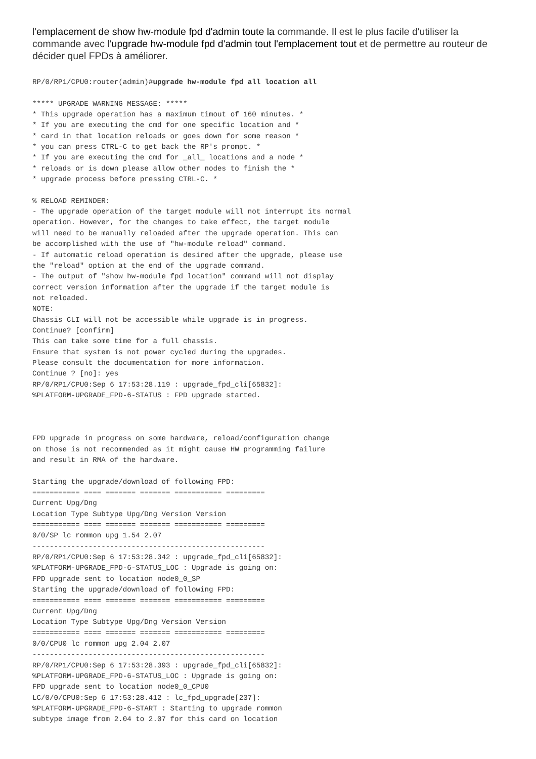l'emplacement de show hw-module fpd d'admin toute la commande. Il est le plus facile d'utiliser la commande avec l'upgrade hw-module fpd d'admin tout l'emplacement tout et de permettre au routeur de décider quel FPDs à améliorer.
RP/0/RP1/CPU0:router(admin)#upgrade hw-module fpd all location all

***** UPGRADE WARNING MESSAGE: *****
* This upgrade operation has a maximum timout of 160 minutes. *
* If you are executing the cmd for one specific location and *
* card in that location reloads or goes down for some reason *
* you can press CTRL-C to get back the RP's prompt. *
* If you are executing the cmd for _all_ locations and a node *
* reloads or is down please allow other nodes to finish the *
* upgrade process before pressing CTRL-C. *

% RELOAD REMINDER:
- The upgrade operation of the target module will not interrupt its normal
operation. However, for the changes to take effect, the target module
will need to be manually reloaded after the upgrade operation. This can
be accomplished with the use of "hw-module reload" command.
- If automatic reload operation is desired after the upgrade, please use
the "reload" option at the end of the upgrade command.
- The output of "show hw-module fpd location" command will not display
correct version information after the upgrade if the target module is
not reloaded.
NOTE:
Chassis CLI will not be accessible while upgrade is in progress.
Continue? [confirm]
This can take some time for a full chassis.
Ensure that system is not power cycled during the upgrades.
Please consult the documentation for more information.
Continue ? [no]: yes
RP/0/RP1/CPU0:Sep 6 17:53:28.119 : upgrade_fpd_cli[65832]:
%PLATFORM-UPGRADE_FPD-6-STATUS : FPD upgrade started.



FPD upgrade in progress on some hardware, reload/configuration change
on those is not recommended as it might cause HW programming failure
and result in RMA of the hardware.

Starting the upgrade/download of following FPD:
=========== ==== ======= ======= =========== =========
Current Upg/Dng
Location Type Subtype Upg/Dng Version Version
=========== ==== ======= ======= =========== =========
0/0/SP lc rommon upg 1.54 2.07
------------------------------------------------------
RP/0/RP1/CPU0:Sep 6 17:53:28.342 : upgrade_fpd_cli[65832]:
%PLATFORM-UPGRADE_FPD-6-STATUS_LOC : Upgrade is going on:
FPD upgrade sent to location node0_0_SP
Starting the upgrade/download of following FPD:
=========== ==== ======= ======= =========== =========
Current Upg/Dng
Location Type Subtype Upg/Dng Version Version
=========== ==== ======= ======= =========== =========
0/0/CPU0 lc rommon upg 2.04 2.07
------------------------------------------------------
RP/0/RP1/CPU0:Sep 6 17:53:28.393 : upgrade_fpd_cli[65832]:
%PLATFORM-UPGRADE_FPD-6-STATUS_LOC : Upgrade is going on:
FPD upgrade sent to location node0_0_CPU0
LC/0/0/CPU0:Sep 6 17:53:28.412 : lc_fpd_upgrade[237]:
%PLATFORM-UPGRADE_FPD-6-START : Starting to upgrade rommon
subtype image from 2.04 to 2.07 for this card on location